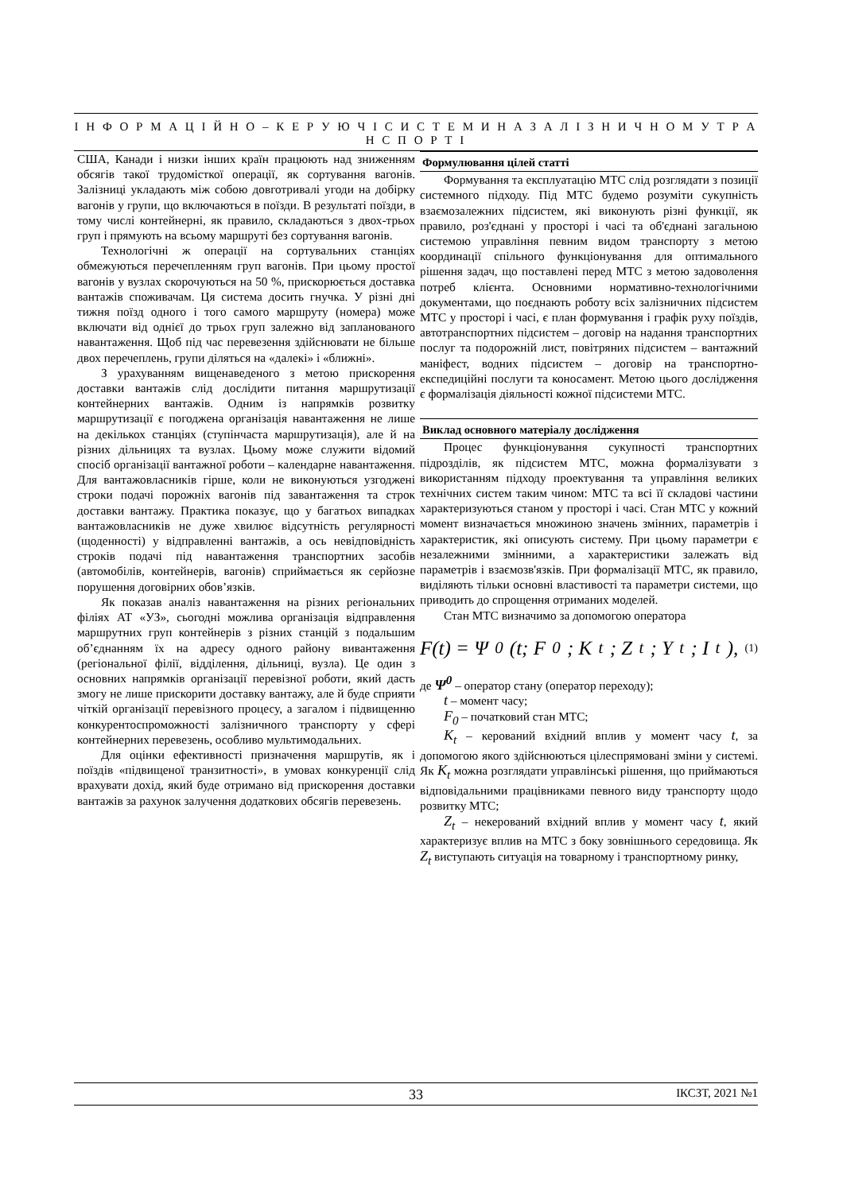І Н Ф О Р М А Ц І Й Н О – К Е Р У Ю Ч І С И С Т Е М И Н А З А Л І З Н И Ч Н О М У Т Р А Н С П О Р Т І
США, Канади і низки інших країн працюють над зниженням обсягів такої трудомісткої операції, як сортування вагонів. Залізниці укладають між собою довготривалі угоди на добірку вагонів у групи, що включаються в поїзди. В результаті поїзди, в тому числі контейнерні, як правило, складаються з двох-трьох груп і прямують на всьому маршруті без сортування вагонів.
Технологічні ж операції на сортувальних станціях обмежуються перечепленням груп вагонів. При цьому простої вагонів у вузлах скорочуються на 50 %, прискорюється доставка вантажів споживачам. Ця система досить гнучка. У різні дні тижня поїзд одного і того самого маршруту (номера) може включати від однієї до трьох груп залежно від запланованого навантаження. Щоб під час перевезення здійснювати не більше двох перечеплень, групи діляться на «далекі» і «ближні».
З урахуванням вищенаведеного з метою прискорення доставки вантажів слід дослідити питання маршрутизації контейнерних вантажів. Одним із напрямків розвитку маршрутизації є погоджена організація навантаження не лише на декількох станціях (ступінчаста маршрутизація), але й на різних дільницях та вузлах. Цьому може служити відомий спосіб організації вантажної роботи – календарне навантаження. Для вантажовласників гірше, коли не виконуються узгоджені строки подачі порожніх вагонів під завантаження та строк доставки вантажу. Практика показує, що у багатьох випадках вантажовласників не дуже хвилює відсутність регулярності (щоденності) у відправленні вантажів, а ось невідповідність строків подачі під навантаження транспортних засобів (автомобілів, контейнерів, вагонів) сприймається як серйозне порушення договірних обов’язків.
Як показав аналіз навантаження на різних регіональних філіях АТ «УЗ», сьогодні можлива організація відправлення маршрутних груп контейнерів з різних станцій з подальшим об’єднанням їх на адресу одного району вивантаження (регіональної філії, відділення, дільниці, вузла). Це один з основних напрямків організації перевізної роботи, який дасть змогу не лише прискорити доставку вантажу, але й буде сприяти чіткій організації перевізного процесу, а загалом і підвищенню конкурентоспроможності залізничного транспорту у сфері контейнерних перевезень, особливо мультимодальних.
Для оцінки ефективності призначення маршрутів, як і поїздів «підвищеної транзитності», в умовах конкуренції слід врахувати дохід, який буде отримано від прискорення доставки вантажів за рахунок залучення додаткових обсягів перевезень.
Формулювання цілей статті
Формування та експлуатацію МТС слід розглядати з позиції системного підходу. Під МТС будемо розуміти сукупність взаємозалежних підсистем, які виконують різні функції, як правило, роз'єднані у просторі і часі та об'єднані загальною системою управління певним видом транспорту з метою координації спільного функціонування для оптимального рішення задач, що поставлені перед МТС з метою задоволення потреб клієнта. Основними нормативно-технологічними документами, що поєднають роботу всіх залізничних підсистем МТС у просторі і часі, є план формування і графік руху поїздів, автотранспортних підсистем – договір на надання транспортних послуг та подорожній лист, повітряних підсистем – вантажний маніфест, водних підсистем – договір на транспортно-експедиційні послуги та коносамент. Метою цього дослідження є формалізація діяльності кожної підсистеми МТС.
Виклад основного матеріалу дослідження
Процес функціонування сукупності транспортних підрозділів, як підсистем МТС, можна формалізувати з використанням підходу проектування та управління великих технічних систем таким чином: МТС та всі її складові частини характеризуються станом у просторі і часі. Стан МТС у кожний момент визначається множиною значень змінних, параметрів і характеристик, які описують систему. При цьому параметри є незалежними змінними, а характеристики залежать від параметрів і взаємозв'язків. При формалізації МТС, як правило, виділяють тільки основні властивості та параметри системи, що приводить до спрощення отриманих моделей.
Стан МТС визначимо за допомогою оператора
F(t) = Ψ<sup>0</sup>(t; F<sub>0</sub>; K<sub>t</sub>; Z<sub>t</sub>; Y<sub>t</sub>; I<sub>t</sub>), (1)
де Ψ<sup>0</sup> – оператор стану (оператор переходу);
t – момент часу;
F<sub>0</sub> – початковий стан МТС;
K<sub>t</sub> – керований вхідний вплив у момент часу t, за допомогою якого здійснюються цілеспрямовані зміни у системі. Як K<sub>t</sub> можна розглядати управлінські рішення, що приймаються відповідальними працівниками певного виду транспорту щодо розвитку МТС;
Z<sub>t</sub> – некерований вхідний вплив у момент часу t, який характеризує вплив на МТС з боку зовнішнього середовища. Як Z<sub>t</sub> виступають ситуація на товарному і транспортному ринку,
33
ІКСЗТ, 2021 №1